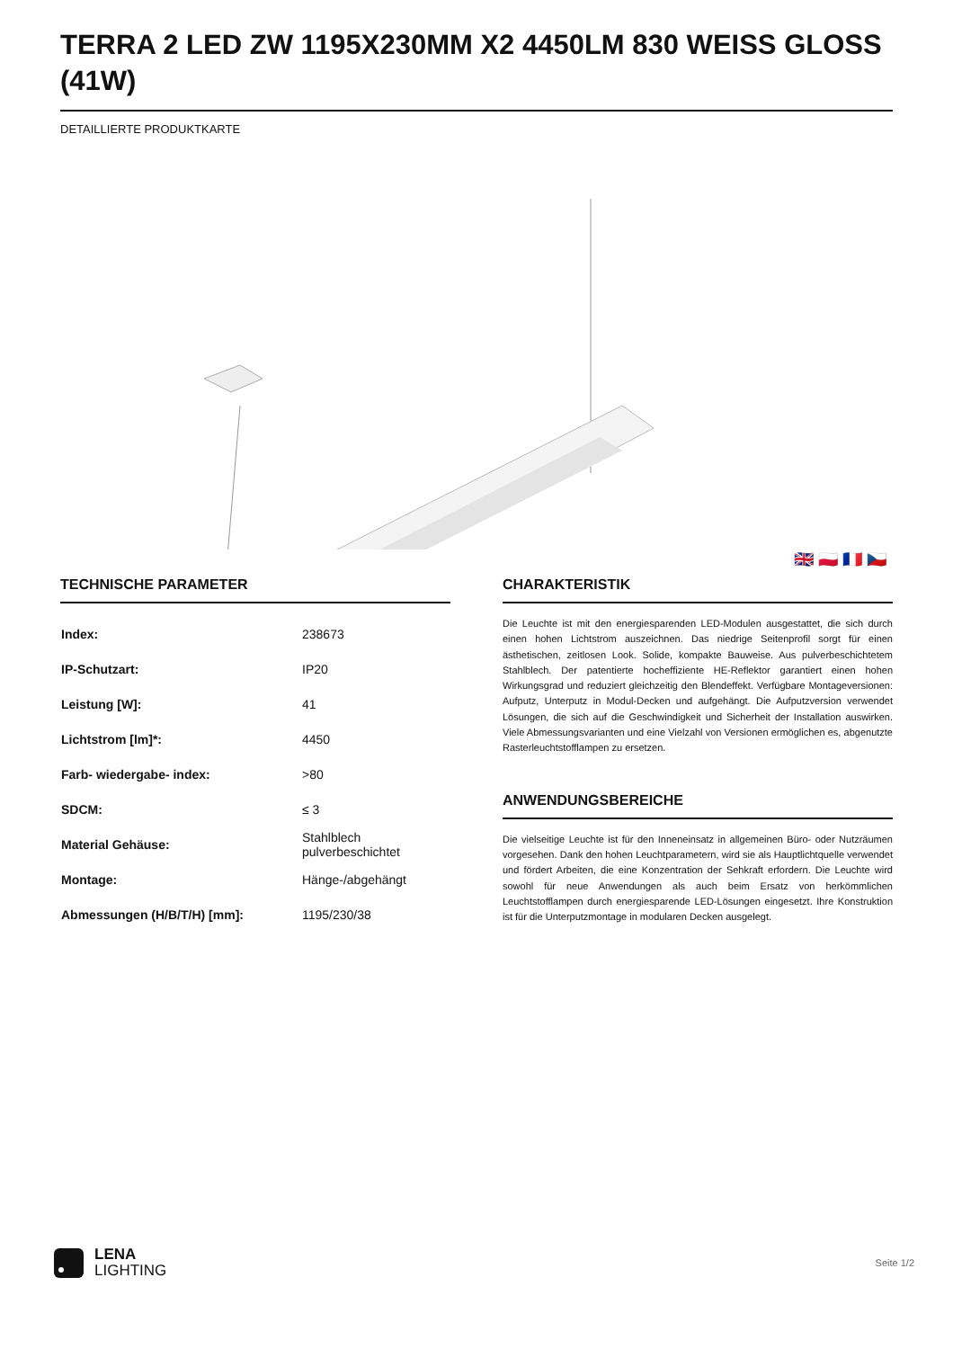TERRA 2 LED ZW 1195X230MM X2 4450LM 830 WEISS GLOSS (41W)
DETAILLIERTE PRODUKTKARTE
🇬🇧 🇵🇱 🇫🇷 🇨🇿
TECHNISCHE PARAMETER
| Index: | 238673 |
| IP-Schutzart: | IP20 |
| Leistung [W]: | 41 |
| Lichtstrom [lm]*: | 4450 |
| Farb- wiedergabe- index: | >80 |
| SDCM: | ≤ 3 |
| Material Gehäuse: | Stahlblech pulverbeschichtet |
| Montage: | Hänge-/abgehängt |
| Abmessungen (H/B/T/H) [mm]: | 1195/230/38 |
CHARAKTERISTIK
Die Leuchte ist mit den energiesparenden LED-Modulen ausgestattet, die sich durch einen hohen Lichtstrom auszeichnen. Das niedrige Seitenprofil sorgt für einen ästhetischen, zeitlosen Look. Solide, kompakte Bauweise. Aus pulverbeschichtetem Stahlblech. Der patentierte hocheffiziente HE-Reflektor garantiert einen hohen Wirkungsgrad und reduziert gleichzeitig den Blendeffekt. Verfügbare Montageversionen: Aufputz, Unterputz in Modul-Decken und aufgehängt. Die Aufputzversion verwendet Lösungen, die sich auf die Geschwindigkeit und Sicherheit der Installation auswirken. Viele Abmessungsvarianten und eine Vielzahl von Versionen ermöglichen es, abgenutzte Rasterleuchtstofflampen zu ersetzen.
ANWENDUNGSBEREICHE
Die vielseitige Leuchte ist für den Inneneinsatz in allgemeinen Büro- oder Nutzräumen vorgesehen. Dank den hohen Leuchtparametern, wird sie als Hauptlichtquelle verwendet und fördert Arbeiten, die eine Konzentration der Sehkraft erfordern. Die Leuchte wird sowohl für neue Anwendungen als auch beim Ersatz von herkömmlichen Leuchtstofflampen durch energiesparende LED-Lösungen eingesetzt. Ihre Konstruktion ist für die Unterputzmontage in modularen Decken ausgelegt.
LENA
LIGHTING
Seite 1/2